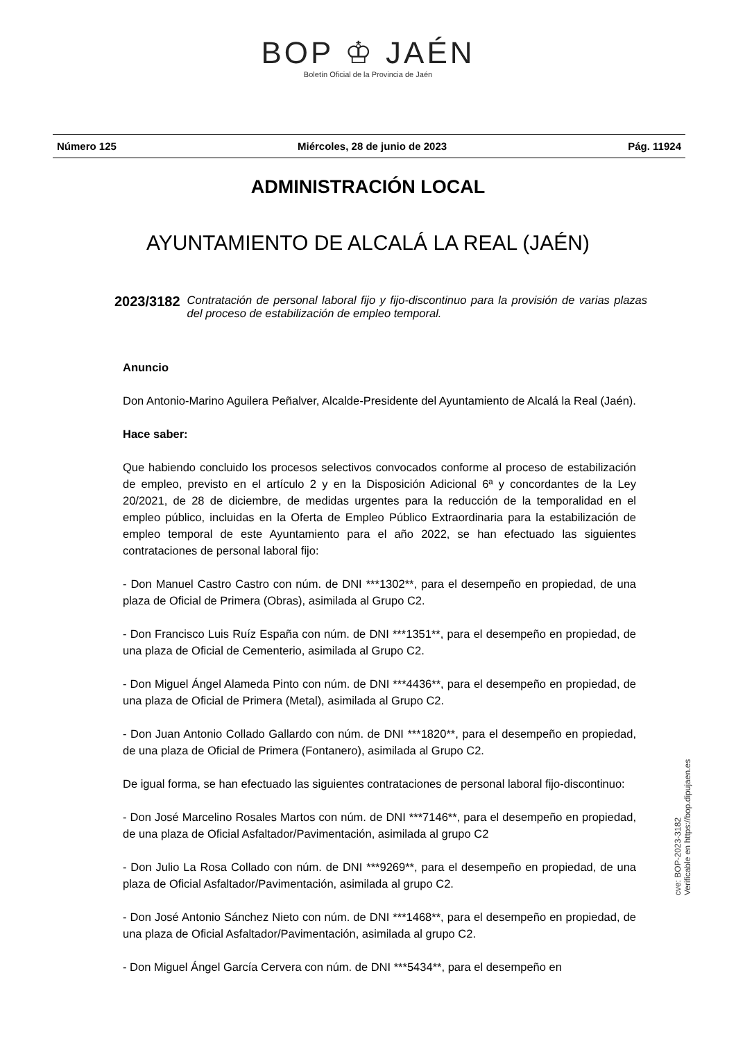BOP ♔ JAÉN
Boletín Oficial de la Provincia de Jaén
Número 125 Miércoles, 28 de junio de 2023 Pág. 11924
ADMINISTRACIÓN LOCAL
AYUNTAMIENTO DE ALCALÁ LA REAL (JAÉN)
2023/3182 Contratación de personal laboral fijo y fijo-discontinuo para la provisión de varias plazas del proceso de estabilización de empleo temporal.
Anuncio
Don Antonio-Marino Aguilera Peñalver, Alcalde-Presidente del Ayuntamiento de Alcalá la Real (Jaén).
Hace saber:
Que habiendo concluido los procesos selectivos convocados conforme al proceso de estabilización de empleo, previsto en el artículo 2 y en la Disposición Adicional 6ª y concordantes de la Ley 20/2021, de 28 de diciembre, de medidas urgentes para la reducción de la temporalidad en el empleo público, incluidas en la Oferta de Empleo Público Extraordinaria para la estabilización de empleo temporal de este Ayuntamiento para el año 2022, se han efectuado las siguientes contrataciones de personal laboral fijo:
- Don Manuel Castro Castro con núm. de DNI ***1302**, para el desempeño en propiedad, de una plaza de Oficial de Primera (Obras), asimilada al Grupo C2.
- Don Francisco Luis Ruíz España con núm. de DNI ***1351**, para el desempeño en propiedad, de una plaza de Oficial de Cementerio, asimilada al Grupo C2.
- Don Miguel Ángel Alameda Pinto con núm. de DNI ***4436**, para el desempeño en propiedad, de una plaza de Oficial de Primera (Metal), asimilada al Grupo C2.
- Don Juan Antonio Collado Gallardo con núm. de DNI ***1820**, para el desempeño en propiedad, de una plaza de Oficial de Primera (Fontanero), asimilada al Grupo C2.
De igual forma, se han efectuado las siguientes contrataciones de personal laboral fijo-discontinuo:
- Don José Marcelino Rosales Martos con núm. de DNI ***7146**, para el desempeño en propiedad, de una plaza de Oficial Asfaltador/Pavimentación, asimilada al grupo C2
- Don Julio La Rosa Collado con núm. de DNI ***9269**, para el desempeño en propiedad, de una plaza de Oficial Asfaltador/Pavimentación, asimilada al grupo C2.
- Don José Antonio Sánchez Nieto con núm. de DNI ***1468**, para el desempeño en propiedad, de una plaza de Oficial Asfaltador/Pavimentación, asimilada al grupo C2.
- Don Miguel Ángel García Cervera con núm. de DNI ***5434**, para el desempeño en
cve: BOP-2023-3182
Verificable en https://bop.dipujaen.es